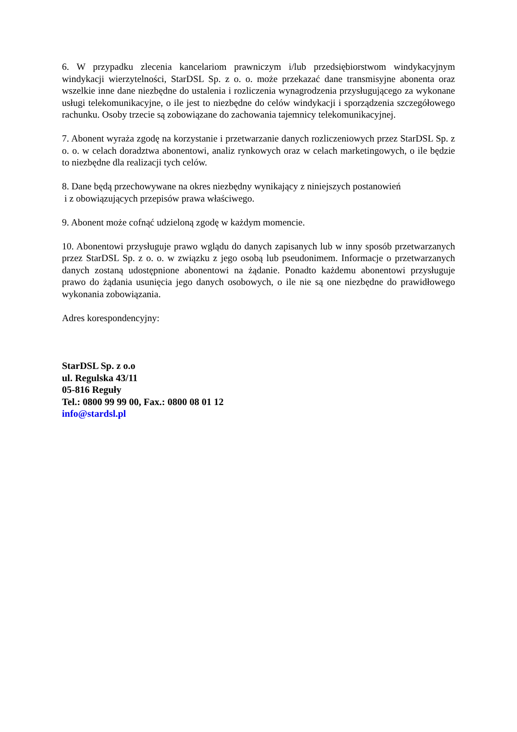6. W przypadku zlecenia kancelariom prawniczym i/lub przedsiębiorstwom windykacyjnym windykacji wierzytelności, StarDSL Sp. z o. o. może przekazać dane transmisyjne abonenta oraz wszelkie inne dane niezbędne do ustalenia i rozliczenia wynagrodzenia przysługującego za wykonane usługi telekomunikacyjne, o ile jest to niezbędne do celów windykacji i sporządzenia szczegółowego rachunku. Osoby trzecie są zobowiązane do zachowania tajemnicy telekomunikacyjnej.
7. Abonent wyraża zgodę na korzystanie i przetwarzanie danych rozliczeniowych przez StarDSL Sp. z o. o. w celach doradztwa abonentowi, analiz rynkowych oraz w celach marketingowych, o ile będzie to niezbędne dla realizacji tych celów.
8. Dane będą przechowywane na okres niezbędny wynikający z niniejszych postanowień
i z obowiązujących przepisów prawa właściwego.
9. Abonent może cofnąć udzieloną zgodę w każdym momencie.
10. Abonentowi przysługuje prawo wglądu do danych zapisanych lub w inny sposób przetwarzanych przez StarDSL Sp. z o. o. w związku z jego osobą lub pseudonimem. Informacje o przetwarzanych danych zostaną udostępnione abonentowi na żądanie. Ponadto każdemu abonentowi przysługuje prawo do żądania usunięcia jego danych osobowych, o ile nie są one niezbędne do prawidłowego wykonania zobowiązania.
Adres korespondencyjny:
StarDSL Sp. z o.o
ul. Regulska 43/11
05-816 Reguły
Tel.: 0800 99 99 00, Fax.: 0800 08 01 12
info@stardsl.pl